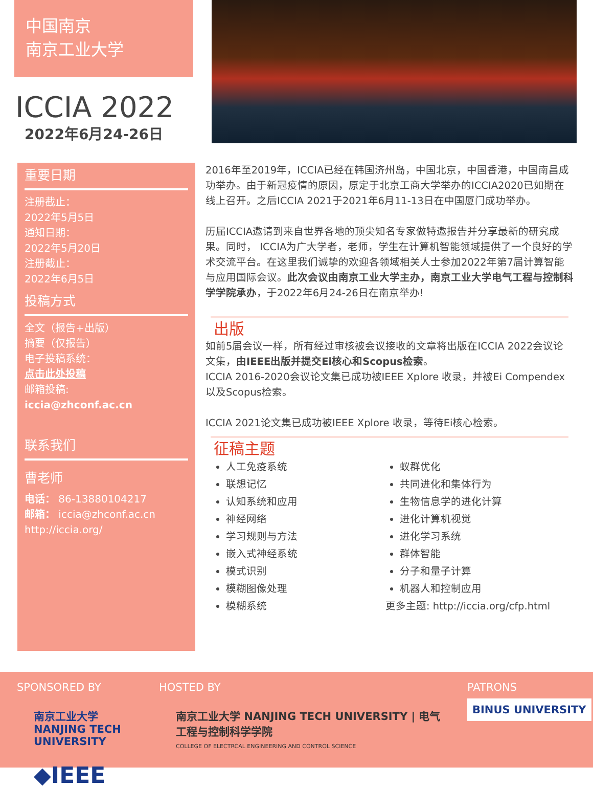中国南京
南京工业大学
ICCIA 2022
2022年6月24-26日
重要日期
注册截止：
2022年5月5日
通知日期：
2022年5月20日
注册截止：
2022年6月5日
投稿方式
全文（报告+出版）
摘要（仅报告）
电子投稿系统：
点击此处投稿
邮箱投稿:
iccia@zhconf.ac.cn
联系我们
曹老师
电话： 86-13880104217
邮箱： iccia@zhconf.ac.cn
http://iccia.org/
2016年至2019年，ICCIA已经在韩国济州岛，中国北京，中国香港，中国南昌成功举办。由于新冠疫情的原因，原定于北京工商大学举办的ICCIA2020已如期在线上召开。之后ICCIA 2021于2021年6月11-13日在中国厦门成功举办。
历届ICCIA邀请到来自世界各地的顶尖知名专家做特邀报告并分享最新的研究成果。同时， ICCIA为广大学者，老师，学生在计算机智能领域提供了一个良好的学术交流平台。在这里我们诚挚的欢迎各领域相关人士参加2022年第7届计算智能与应用国际会议。此次会议由南京工业大学主办，南京工业大学电气工程与控制科学学院承办，于2022年6月24-26日在南京举办!
出版
如前5届会议一样，所有经过审核被会议接收的文章将出版在ICCIA 2022会议论文集，由IEEE出版并提交Ei核心和Scopus检索。
ICCIA 2016-2020会议论文集已成功被IEEE Xplore 收录，并被Ei Compendex以及Scopus检索。
ICCIA 2021论文集已成功被IEEE Xplore 收录，等待Ei核心检索。
征稿主题
人工免疫系统
联想记忆
认知系统和应用
神经网络
学习规则与方法
嵌入式神经系统
模式识别
模糊图像处理
模糊系统
蚁群优化
共同进化和集体行为
生物信息学的进化计算
进化计算机视觉
进化学习系统
群体智能
分子和量子计算
机器人和控制应用
更多主题: http://iccia.org/cfp.html
SPONSORED BY
南京工业大学
NANJING TECH UNIVERSITY
◆IEEE
HOSTED BY
南京工业大学 NANJING TECH UNIVERSITY | 电气工程与控制科学学院
COLLEGE OF ELECTRCAL ENGINEERING AND CONTROL SCIENCE
PATRONS
BINUS UNIVERSITY